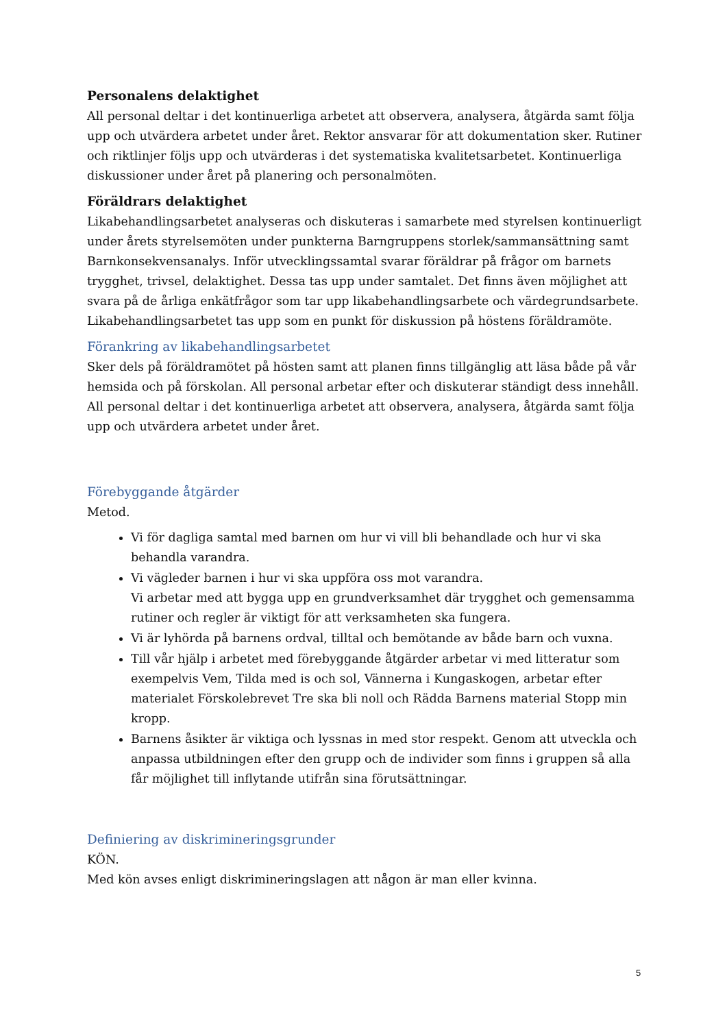Personalens delaktighet
All personal deltar i det kontinuerliga arbetet att observera, analysera, åtgärda samt följa upp och utvärdera arbetet under året. Rektor ansvarar för att dokumentation sker. Rutiner och riktlinjer följs upp och utvärderas i det systematiska kvalitetsarbetet. Kontinuerliga diskussioner under året på planering och personalmöten.
Föräldrars delaktighet
Likabehandlingsarbetet analyseras och diskuteras i samarbete med styrelsen kontinuerligt under årets styrelsemöten under punkterna Barngruppens storlek/sammansättning samt Barnkonsekvensanalys. Inför utvecklingssamtal svarar föräldrar på frågor om barnets trygghet, trivsel, delaktighet. Dessa tas upp under samtalet. Det finns även möjlighet att svara på de årliga enkätfrågor som tar upp likabehandlingsarbete och värdegrundsarbete. Likabehandlingsarbetet tas upp som en punkt för diskussion på höstens föräldramöte.
Förankring av likabehandlingsarbetet
Sker dels på föräldramötet på hösten samt att planen finns tillgänglig att läsa både på vår hemsida och på förskolan. All personal arbetar efter och diskuterar ständigt dess innehåll. All personal deltar i det kontinuerliga arbetet att observera, analysera, åtgärda samt följa upp och utvärdera arbetet under året.
Förebyggande åtgärder
Metod.
Vi för dagliga samtal med barnen om hur vi vill bli behandlade och hur vi ska behandla varandra.
Vi vägleder barnen i hur vi ska uppföra oss mot varandra.
Vi arbetar med att bygga upp en grundverksamhet där trygghet och gemensamma rutiner och regler är viktigt för att verksamheten ska fungera.
Vi är lyhörda på barnens ordval, tilltal och bemötande av både barn och vuxna.
Till vår hjälp i arbetet med förebyggande åtgärder arbetar vi med litteratur som exempelvis Vem, Tilda med is och sol, Vännerna i Kungaskogen, arbetar efter materialet Förskolebrevet Tre ska bli noll och Rädda Barnens material Stopp min kropp.
Barnens åsikter är viktiga och lyssnas in med stor respekt. Genom att utveckla och anpassa utbildningen efter den grupp och de individer som finns i gruppen så alla får möjlighet till inflytande utifrån sina förutsättningar.
Definiering av diskrimineringsgrunder
KÖN.
Med kön avses enligt diskrimineringslagen att någon är man eller kvinna.
5